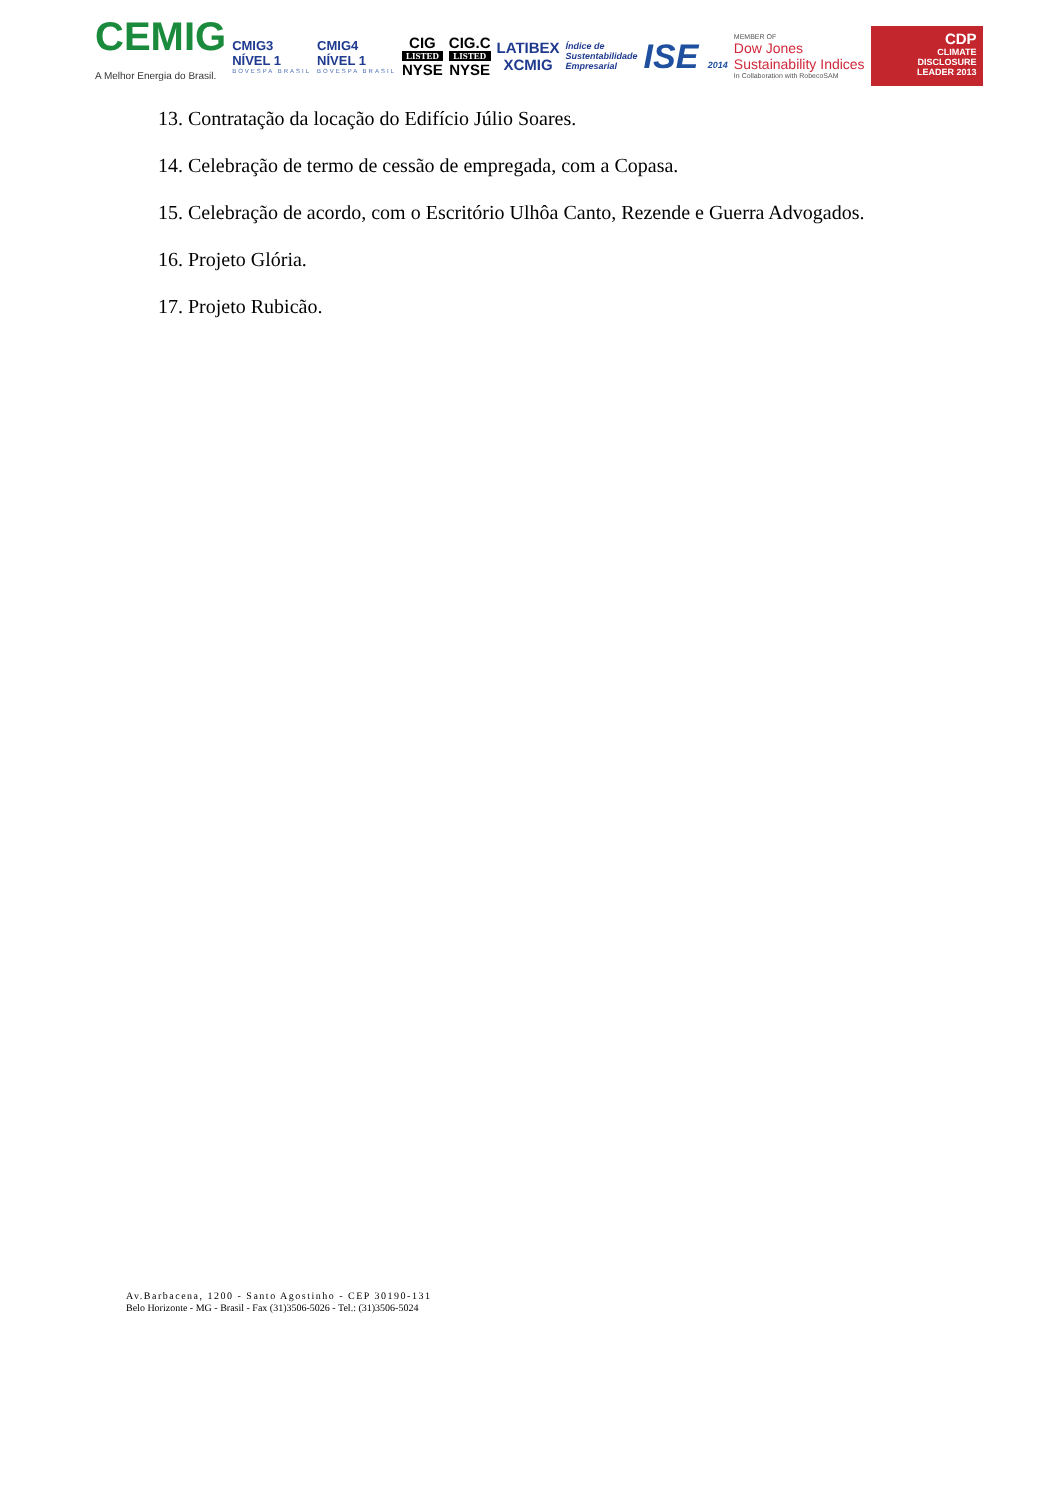CEMIG
A Melhor Energia do Brasil.
CMIG3
NÍVEL 1
BOVESPA BRASIL
CMIG4
NÍVEL 1
BOVESPA BRASIL
CIG
LISTED
NYSE
CIG.C
LISTED
NYSE
LATIBEX
XCMIG
Índice de
Sustentabilidade
Empresarial
ISE 2014
MEMBER OF
Dow Jones
Sustainability Indices
In Collaboration with RobecoSAM
CDP
CLIMATE
DISCLOSURE
LEADER 2013
13. Contratação da locação do Edifício Júlio Soares.
14. Celebração de termo de cessão de empregada, com a Copasa.
15. Celebração de acordo, com o Escritório Ulhôa Canto, Rezende e Guerra Advogados.
16. Projeto Glória.
17. Projeto Rubicão.
Av.Barbacena, 1200 - Santo Agostinho - CEP 30190-131
Belo Horizonte - MG - Brasil - Fax (31)3506-5026 - Tel.: (31)3506-5024